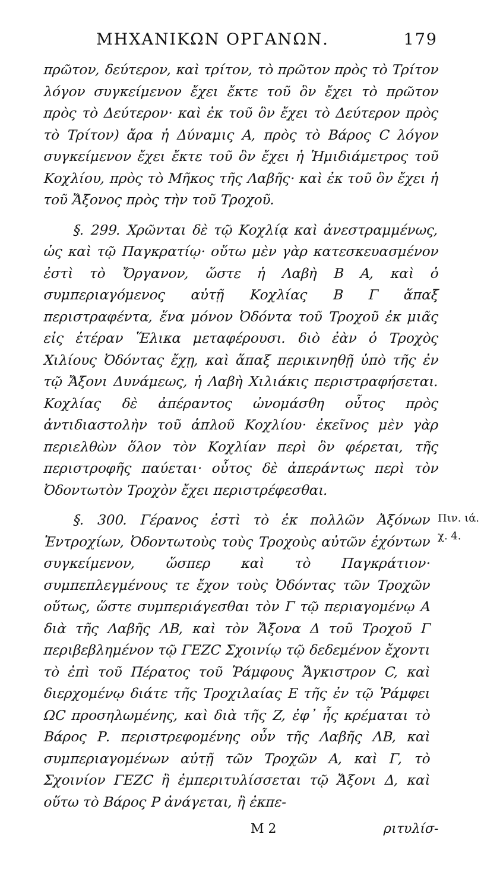ΜΗΧΑΝΙΚΩΝ ΟΡΓΑΝΩΝ. 179
πρῶτον, δεύτερον, καὶ τρίτον, τὸ πρῶτον πρὸς τὸ Τρίτον λόγον συγκείμενον ἔχει ἔκτε τοῦ ὃν ἔχει τὸ πρῶτον πρὸς τὸ Δεύτερον· καὶ ἐκ τοῦ ὃν ἔχει τὸ Δεύτερον πρὸς τὸ Τρίτον) ἄρα ἡ Δύναμις Α, πρὸς τὸ Βάρος C λόγον συγκείμενον ἔχει ἔκτε τοῦ ὃν ἔχει ἡ Ἡμιδιάμετρος τοῦ Κοχλίου, πρὸς τὸ Μῆκος τῆς Λαβῆς· καὶ ἐκ τοῦ ὃν ἔχει ἡ τοῦ Ἄξονος πρὸς τὴν τοῦ Τροχοῦ.
§. 299. Χρῶνται δὲ τῷ Κοχλίᾳ καὶ ἀνεστραμμένως, ὡς καὶ τῷ Παγκρατίῳ· οὕτω μὲν γὰρ κατεσκευασμένον ἐστὶ τὸ Ὄργανον, ὥστε ἡ Λαβὴ Β Α, καὶ ὁ συμπεριαγόμενος αὐτῇ Κοχλίας Β Γ ἅπαξ περιστραφέντα, ἕνα μόνον Ὀδόντα τοῦ Τροχοῦ ἐκ μιᾶς εἰς ἑτέραν Ἕλικα μεταφέρουσι. διὸ ἐὰν ὁ Τροχὸς Χιλίους Ὀδόντας ἔχῃ, καὶ ἅπαξ περικινηθῇ ὑπὸ τῆς ἐν τῷ Ἄξονι Δυνάμεως, ἡ Λαβὴ Χιλιάκις περιστραφήσεται. Κοχλίας δὲ ἀπέραντος ὠνομάσθη οὗτος πρὸς ἀντιδιαστολὴν τοῦ ἁπλοῦ Κοχλίου· ἐκεῖνος μὲν γὰρ περιελθὼν ὅλον τὸν Κοχλίαν περὶ ὃν φέρεται, τῆς περιστροφῆς παύεται· οὗτος δὲ ἀπεράντως περὶ τὸν Ὀδοντωτὸν Τροχὸν ἔχει περιστρέφεσθαι.
§. 300. Γέρανος ἐστὶ τὸ ἐκ πολλῶν Ἀξόνων Ἐντροχίων, Ὀδοντωτοὺς τοὺς Τροχοὺς αὐτῶν ἐχόντων συγκείμενον, ὥσπερ καὶ τὸ Παγκράτιον· συμπεπλεγμένους τε ἔχον τοὺς Ὀδόντας τῶν Τροχῶν οὕτως, ὥστε συμπεριάγεσθαι τὸν Γ τῷ περιαγομένῳ Α διὰ τῆς Λαβῆς ΛΒ, καὶ τὸν Ἄξονα Δ τοῦ Τροχοῦ Γ περιβεβλημένον τῷ ΓΕΖC Σχοινίῳ τῷ δεδεμένον ἔχοντι τὸ ἐπὶ τοῦ Πέρατος τοῦ Ῥάμφους Ἄγκιστρον C, καὶ διερχομένῳ διάτε τῆς Τροχιλαίας Ε τῆς ἐν τῷ Ῥάμφει ΩC προσηλωμένης, καὶ διὰ τῆς Ζ, ἐφ᾽ ἧς κρέμαται τὸ Βάρος Ρ. περιστρεφομένης οὖν τῆς Λαβῆς ΛΒ, καὶ συμπεριαγομένων αὐτῇ τῶν Τροχῶν Α, καὶ Γ, τὸ Σχοινίον ΓΕΖC ἢ ἐμπεριτυλίσσεται τῷ Ἄξονι Δ, καὶ οὕτω τὸ Βάρος Ρ ἀνάγεται, ἢ ἐκπε-
Πιν. ιά.
χ. 4.
M 2 ριτυλίσ-